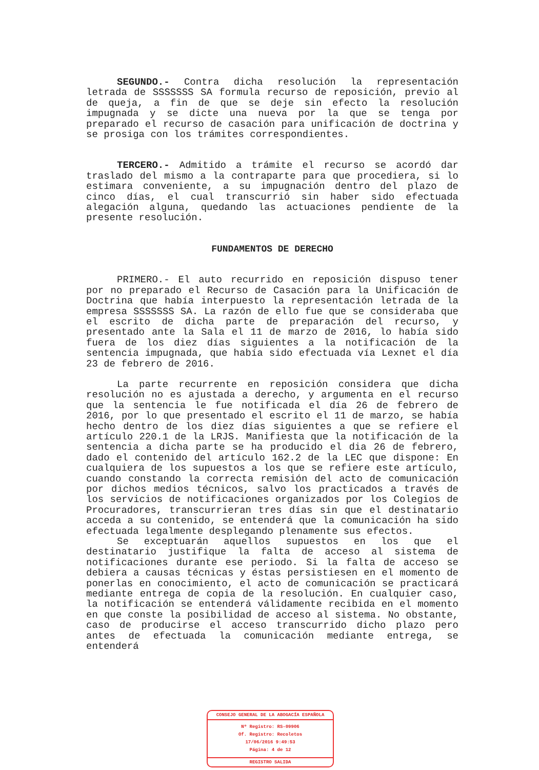SEGUNDO.- Contra dicha resolución la representación letrada de SSSSSSS SA formula recurso de reposición, previo al de queja, a fin de que se deje sin efecto la resolución impugnada y se dicte una nueva por la que se tenga por preparado el recurso de casación para unificación de doctrina y se prosiga con los trámites correspondientes.
TERCERO.- Admitido a trámite el recurso se acordó dar traslado del mismo a la contraparte para que procediera, si lo estimara conveniente, a su impugnación dentro del plazo de cinco días, el cual transcurrió sin haber sido efectuada alegación alguna, quedando las actuaciones pendiente de la presente resolución.
FUNDAMENTOS DE DERECHO
PRIMERO.- El auto recurrido en reposición dispuso tener por no preparado el Recurso de Casación para la Unificación de Doctrina que había interpuesto la representación letrada de la empresa SSSSSSS SA. La razón de ello fue que se consideraba que el escrito de dicha parte de preparación del recurso, y presentado ante la Sala el 11 de marzo de 2016, lo había sido fuera de los diez días siguientes a la notificación de la sentencia impugnada, que había sido efectuada vía Lexnet el día 23 de febrero de 2016.
La parte recurrente en reposición considera que dicha resolución no es ajustada a derecho, y argumenta en el recurso que la sentencia le fue notificada el día 26 de febrero de 2016, por lo que presentado el escrito el 11 de marzo, se había hecho dentro de los diez días siguientes a que se refiere el artículo 220.1 de la LRJS. Manifiesta que la notificación de la sentencia a dicha parte se ha producido el dia 26 de febrero, dado el contenido del artículo 162.2 de la LEC que dispone: En cualquiera de los supuestos a los que se refiere este artículo, cuando constando la correcta remisión del acto de comunicación por dichos medios técnicos, salvo los practicados a través de los servicios de notificaciones organizados por los Colegios de Procuradores, transcurrieran tres días sin que el destinatario acceda a su contenido, se entenderá que la comunicación ha sido efectuada legalmente desplegando plenamente sus efectos.
Se exceptuarán aquellos supuestos en los que el destinatario justifique la falta de acceso al sistema de notificaciones durante ese periodo. Si la falta de acceso se debiera a causas técnicas y éstas persistiesen en el momento de ponerlas en conocimiento, el acto de comunicación se practicará mediante entrega de copia de la resolución. En cualquier caso, la notificación se entenderá válidamente recibida en el momento en que conste la posibilidad de acceso al sistema. No obstante, caso de producirse el acceso transcurrido dicho plazo pero antes de efectuada la comunicación mediante entrega, se entenderá
CONSEJO GENERAL DE LA ABOGACÍA ESPAÑOLA
Nº Registro: RS-09906
Of. Registro: Recoletos
17/06/2016 9:49:53
Página: 4 de 12
REGISTRO SALIDA